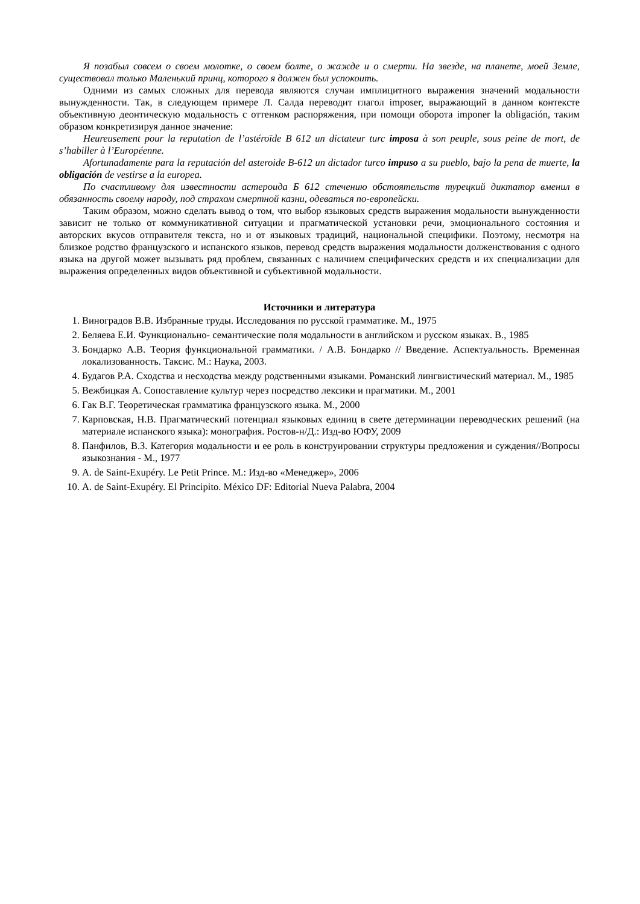Я позабыл совсем о своем молотке, о своем болте, о жажде и о смерти. На звезде, на планете, моей Земле, существовал только Маленький принц, которого я должен был успокоить.
Одними из самых сложных для перевода являются случаи имплицитного выражения значений модальности вынужденности. Так, в следующем примере Л. Салда переводит глагол imposer, выражающий в данном контексте объективную деонтическую модальность с оттенком распоряжения, при помощи оборота imponer la obligación, таким образом конкретизируя данное значение:
Heureusement pour la reputation de l’astéroïde B 612 un dictateur turc imposa à son peuple, sous peine de mort, de s’habiller à l’Européenne.
Afortunadamente para la reputación del asteroide B-612 un dictador turco impuso a su pueblo, bajo la pena de muerte, la obligación de vestirse a la europea.
По счастливому для известности астероида Б 612 стечению обстоятельств турецкий диктатор вменил в обязанность своему народу, под страхом смертной казни, одеваться по-европейски.
Таким образом, можно сделать вывод о том, что выбор языковых средств выражения модальности вынужденности зависит не только от коммуникативной ситуации и прагматической установки речи, эмоционального состояния и авторских вкусов отправителя текста, но и от языковых традиций, национальной специфики. Поэтому, несмотря на близкое родство французского и испанского языков, перевод средств выражения модальности долженствования с одного языка на другой может вызывать ряд проблем, связанных с наличием специфических средств и их специализации для выражения определенных видов объективной и субъективной модальности.
Источники и литература
1. Виноградов В.В. Избранные труды. Исследования по русской грамматике. М., 1975
2. Беляева Е.И. Функционально- семантические поля модальности в английском и русском языках. В., 1985
3. Бондарко А.В. Теория функциональной грамматики. / А.В. Бондарко // Введение. Аспектуальность. Временная локализованность. Таксис. М.: Наука, 2003.
4. Будагов Р.А. Сходства и несходства между родственными языками. Романский лингвистический материал. М., 1985
5. Вежбицкая А. Сопоставление культур через посредство лексики и прагматики. М., 2001
6. Гак В.Г. Теоретическая грамматика французского языка. М., 2000
7. Карповская, Н.В. Прагматический потенциал языковых единиц в свете детерминации переводческих решений (на материале испанского языка): монография. Ростов-н/Д.: Изд-во ЮФУ, 2009
8. Панфилов, В.З. Категория модальности и ее роль в конструировании структуры предложения и суждения//Вопросы языкознания - М., 1977
9. A. de Saint-Exupéry. Le Petit Prince. М.: Изд-во «Менеджер», 2006
10. A. de Saint-Exupéry. El Principito. México DF: Editorial Nueva Palabra, 2004